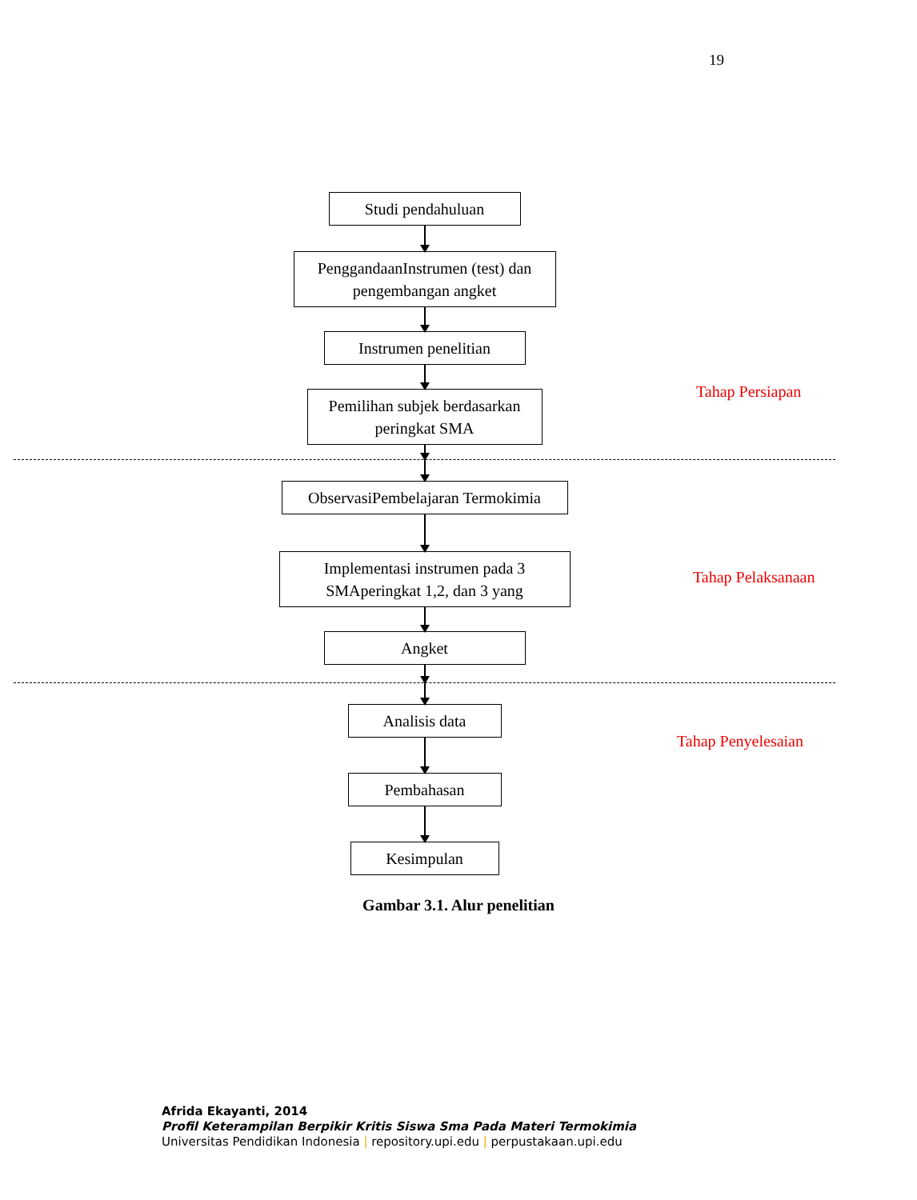19
Studi pendahuluan
PenggandaanInstrumen (test) dan pengembangan angket
Instrumen penelitian
Pemilihan subjek berdasarkan peringkat SMA
ObservasiPembelajaran Termokimia
Implementasi instrumen pada 3 SMAperingkat 1,2, dan 3 yang
Angket
Analisis data
Pembahasan
Kesimpulan
Tahap Persiapan
Tahap Pelaksanaan
Tahap Penyelesaian
Gambar 3.1. Alur penelitian
Afrida Ekayanti, 2014
Profil Keterampilan Berpikir Kritis Siswa Sma Pada Materi Termokimia
Universitas Pendidikan Indonesia | repository.upi.edu | perpustakaan.upi.edu